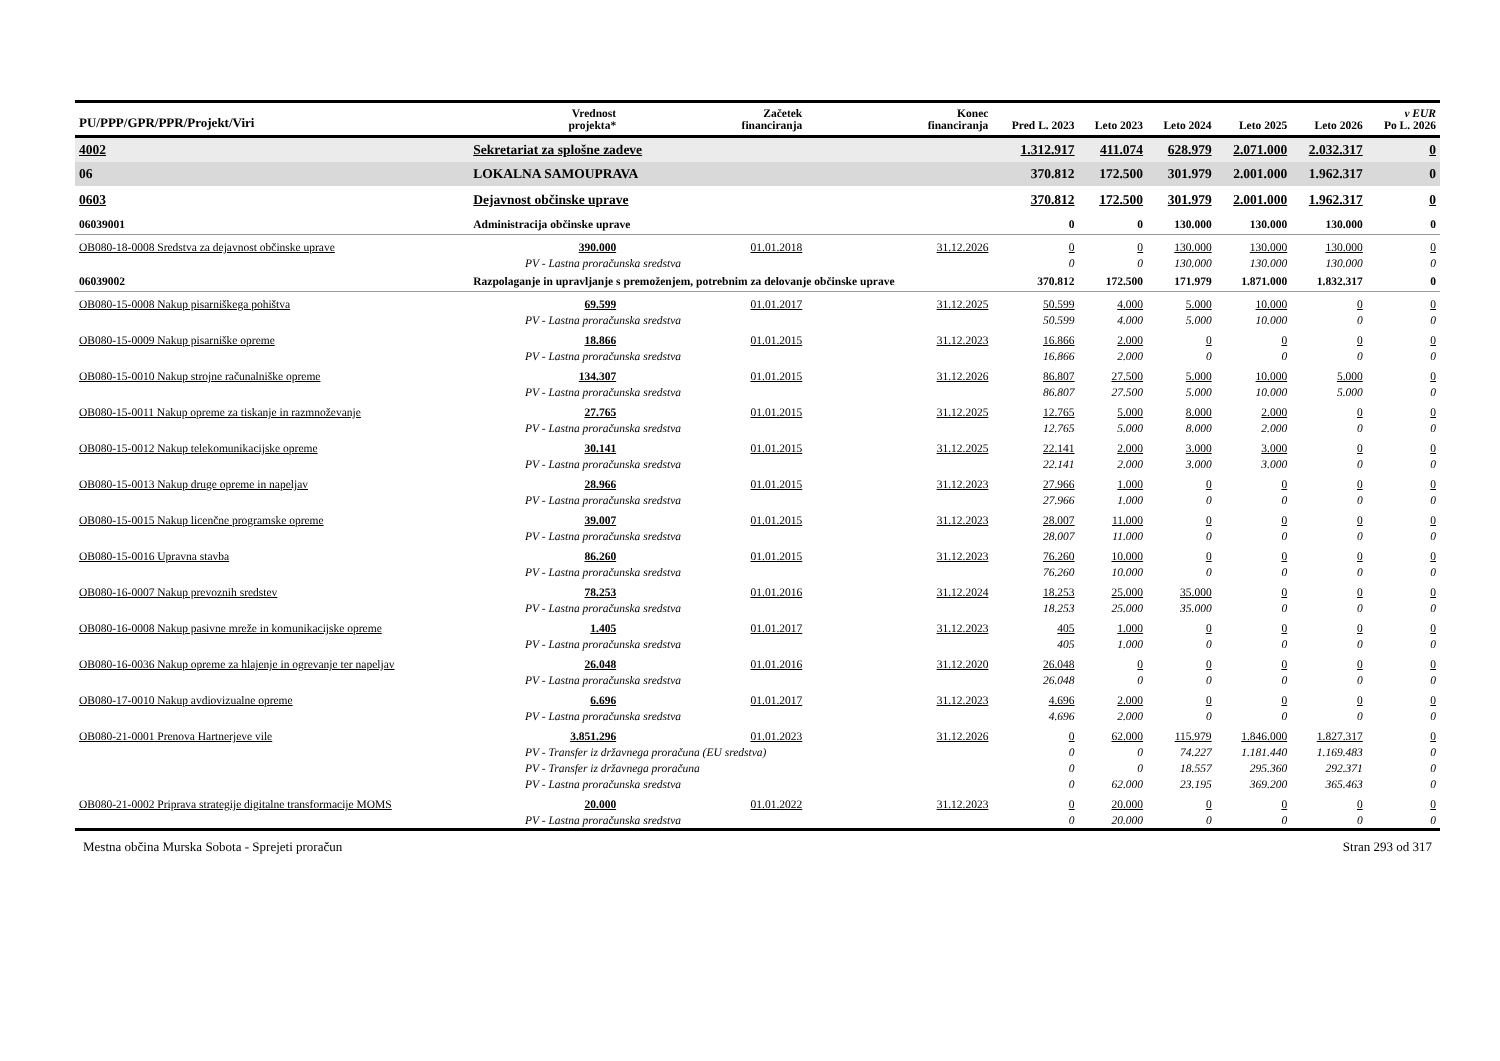| PU/PPP/GPR/PPR/Projekt/Viri | | Vrednost projekta* | Začetek financiranja | Konec financiranja | Pred L. 2023 | Leto 2023 | Leto 2024 | Leto 2025 | Leto 2026 | v EUR Po L. 2026 |
| --- | --- | --- | --- | --- | --- | --- | --- | --- | --- | --- |
| 4002 | Sekretariat za splošne zadeve | | | | 1.312.917 | 411.074 | 628.979 | 2.071.000 | 2.032.317 | 0 |
| 06 | LOKALNA SAMOUPRAVA | | | | 370.812 | 172.500 | 301.979 | 2.001.000 | 1.962.317 | 0 |
| 0603 | Dejavnost občinske uprave | | | | 370.812 | 172.500 | 301.979 | 2.001.000 | 1.962.317 | 0 |
| 06039001 | Administracija občinske uprave | | | | 0 | 0 | 130.000 | 130.000 | 130.000 | 0 |
| OB080-18-0008 Sredstva za dejavnost občinske uprave | | 390.000 | 01.01.2018 | 31.12.2026 | 0 | 0 | 130.000 | 130.000 | 130.000 | 0 |
| PV - Lastna proračunska sredstva | | | | | 0 | 0 | 130.000 | 130.000 | 130.000 | 0 |
| 06039002 | Razpolaganje in upravljanje s premoženjem, potrebnim za delovanje občinske uprave | | | | 370.812 | 172.500 | 171.979 | 1.871.000 | 1.832.317 | 0 |
| OB080-15-0008 Nakup pisarniškega pohištva | | 69.599 | 01.01.2017 | 31.12.2025 | 50.599 | 4.000 | 5.000 | 10.000 | 0 | 0 |
| PV - Lastna proračunska sredstva | | | | | 50.599 | 4.000 | 5.000 | 10.000 | 0 | 0 |
| OB080-15-0009 Nakup pisarniške opreme | | 18.866 | 01.01.2015 | 31.12.2023 | 16.866 | 2.000 | 0 | 0 | 0 | 0 |
| PV - Lastna proračunska sredstva | | | | | 16.866 | 2.000 | 0 | 0 | 0 | 0 |
| OB080-15-0010 Nakup strojne računalniške opreme | | 134.307 | 01.01.2015 | 31.12.2026 | 86.807 | 27.500 | 5.000 | 10.000 | 5.000 | 0 |
| PV - Lastna proračunska sredstva | | | | | 86.807 | 27.500 | 5.000 | 10.000 | 5.000 | 0 |
| OB080-15-0011 Nakup opreme za tiskanje in razmnoževanje | | 27.765 | 01.01.2015 | 31.12.2025 | 12.765 | 5.000 | 8.000 | 2.000 | 0 | 0 |
| PV - Lastna proračunska sredstva | | | | | 12.765 | 5.000 | 8.000 | 2.000 | 0 | 0 |
| OB080-15-0012 Nakup telekomunikacijske opreme | | 30.141 | 01.01.2015 | 31.12.2025 | 22.141 | 2.000 | 3.000 | 3.000 | 0 | 0 |
| PV - Lastna proračunska sredstva | | | | | 22.141 | 2.000 | 3.000 | 3.000 | 0 | 0 |
| OB080-15-0013 Nakup druge opreme in napeljav | | 28.966 | 01.01.2015 | 31.12.2023 | 27.966 | 1.000 | 0 | 0 | 0 | 0 |
| PV - Lastna proračunska sredstva | | | | | 27.966 | 1.000 | 0 | 0 | 0 | 0 |
| OB080-15-0015 Nakup licenčne programske opreme | | 39.007 | 01.01.2015 | 31.12.2023 | 28.007 | 11.000 | 0 | 0 | 0 | 0 |
| PV - Lastna proračunska sredstva | | | | | 28.007 | 11.000 | 0 | 0 | 0 | 0 |
| OB080-15-0016 Upravna stavba | | 86.260 | 01.01.2015 | 31.12.2023 | 76.260 | 10.000 | 0 | 0 | 0 | 0 |
| PV - Lastna proračunska sredstva | | | | | 76.260 | 10.000 | 0 | 0 | 0 | 0 |
| OB080-16-0007 Nakup prevoznih sredstev | | 78.253 | 01.01.2016 | 31.12.2024 | 18.253 | 25.000 | 35.000 | 0 | 0 | 0 |
| PV - Lastna proračunska sredstva | | | | | 18.253 | 25.000 | 35.000 | 0 | 0 | 0 |
| OB080-16-0008 Nakup pasivne mreže in komunikacijske opreme | | 1.405 | 01.01.2017 | 31.12.2023 | 405 | 1.000 | 0 | 0 | 0 | 0 |
| PV - Lastna proračunska sredstva | | | | | 405 | 1.000 | 0 | 0 | 0 | 0 |
| OB080-16-0036 Nakup opreme za hlajenje in ogrevanje ter napeljav | | 26.048 | 01.01.2016 | 31.12.2020 | 26.048 | 0 | 0 | 0 | 0 | 0 |
| PV - Lastna proračunska sredstva | | | | | 26.048 | 0 | 0 | 0 | 0 | 0 |
| OB080-17-0010 Nakup avdiovizualne opreme | | 6.696 | 01.01.2017 | 31.12.2023 | 4.696 | 2.000 | 0 | 0 | 0 | 0 |
| PV - Lastna proračunska sredstva | | | | | 4.696 | 2.000 | 0 | 0 | 0 | 0 |
| OB080-21-0001 Prenova Hartnerjeve vile | | 3.851.296 | 01.01.2023 | 31.12.2026 | 0 | 62.000 | 115.979 | 1.846.000 | 1.827.317 | 0 |
| PV - Transfer iz državnega proračuna (EU sredstva) | | | | | 0 | 0 | 74.227 | 1.181.440 | 1.169.483 | 0 |
| PV - Transfer iz državnega proračuna | | | | | 0 | 0 | 18.557 | 295.360 | 292.371 | 0 |
| PV - Lastna proračunska sredstva | | | | | 0 | 62.000 | 23.195 | 369.200 | 365.463 | 0 |
| OB080-21-0002 Priprava strategije digitalne transformacije MOMS | | 20.000 | 01.01.2022 | 31.12.2023 | 0 | 20.000 | 0 | 0 | 0 | 0 |
| PV - Lastna proračunska sredstva | | | | | 0 | 20.000 | 0 | 0 | 0 | 0 |
Mestna občina Murska Sobota - Sprejeti proračun Stran 293 od 317